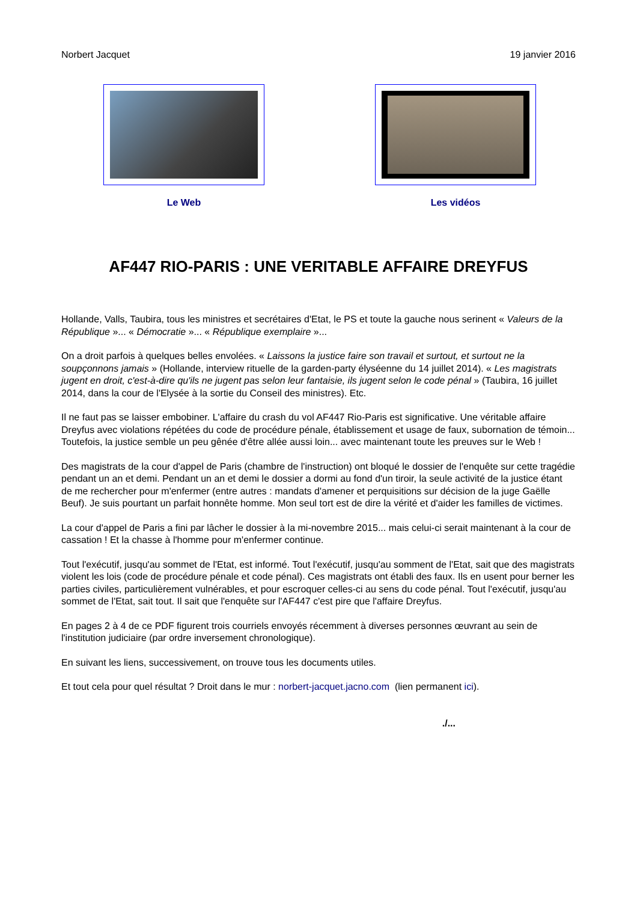Norbert Jacquet 19 janvier 2016
Le Web Les vidéos
AF447 RIO-PARIS : UNE VERITABLE AFFAIRE DREYFUS
Hollande, Valls, Taubira, tous les ministres et secrétaires d'Etat, le PS et toute la gauche nous serinent « Valeurs de la République »... « Démocratie »... « République exemplaire »...
On a droit parfois à quelques belles envolées. « Laissons la justice faire son travail et surtout, et surtout ne la soupçonnons jamais » (Hollande, interview rituelle de la garden-party élyséenne du 14 juillet 2014). « Les magistrats jugent en droit, c'est-à-dire qu'ils ne jugent pas selon leur fantaisie, ils jugent selon le code pénal » (Taubira, 16 juillet 2014, dans la cour de l'Elysée à la sortie du Conseil des ministres). Etc.
Il ne faut pas se laisser embobiner. L'affaire du crash du vol AF447 Rio-Paris est significative. Une véritable affaire Dreyfus avec violations répétées du code de procédure pénale, établissement et usage de faux, subornation de témoin... Toutefois, la justice semble un peu gênée d'être allée aussi loin... avec maintenant toute les preuves sur le Web !
Des magistrats de la cour d'appel de Paris (chambre de l'instruction) ont bloqué le dossier de l'enquête sur cette tragédie pendant un an et demi. Pendant un an et demi le dossier a dormi au fond d'un tiroir, la seule activité de la justice étant de me rechercher pour m'enfermer (entre autres : mandats d'amener et perquisitions sur décision de la juge Gaëlle Beuf). Je suis pourtant un parfait honnête homme. Mon seul tort est de dire la vérité et d'aider les familles de victimes.
La cour d'appel de Paris a fini par lâcher le dossier à la mi-novembre 2015... mais celui-ci serait maintenant à la cour de cassation ! Et la chasse à l'homme pour m'enfermer continue.
Tout l'exécutif, jusqu'au sommet de l'Etat, est informé. Tout l'exécutif, jusqu'au somment de l'Etat, sait que des magistrats violent les lois (code de procédure pénale et code pénal). Ces magistrats ont établi des faux. Ils en usent pour berner les parties civiles, particulièrement vulnérables, et pour escroquer celles-ci au sens du code pénal. Tout l'exécutif, jusqu'au sommet de l'Etat, sait tout. Il sait que l'enquête sur l'AF447 c'est pire que l'affaire Dreyfus.
En pages 2 à 4 de ce PDF figurent trois courriels envoyés récemment à diverses personnes œuvrant au sein de l'institution judiciaire (par ordre inversement chronologique).
En suivant les liens, successivement, on trouve tous les documents utiles.
Et tout cela pour quel résultat ? Droit dans le mur : norbert-jacquet.jacno.com (lien permanent ici).
./...